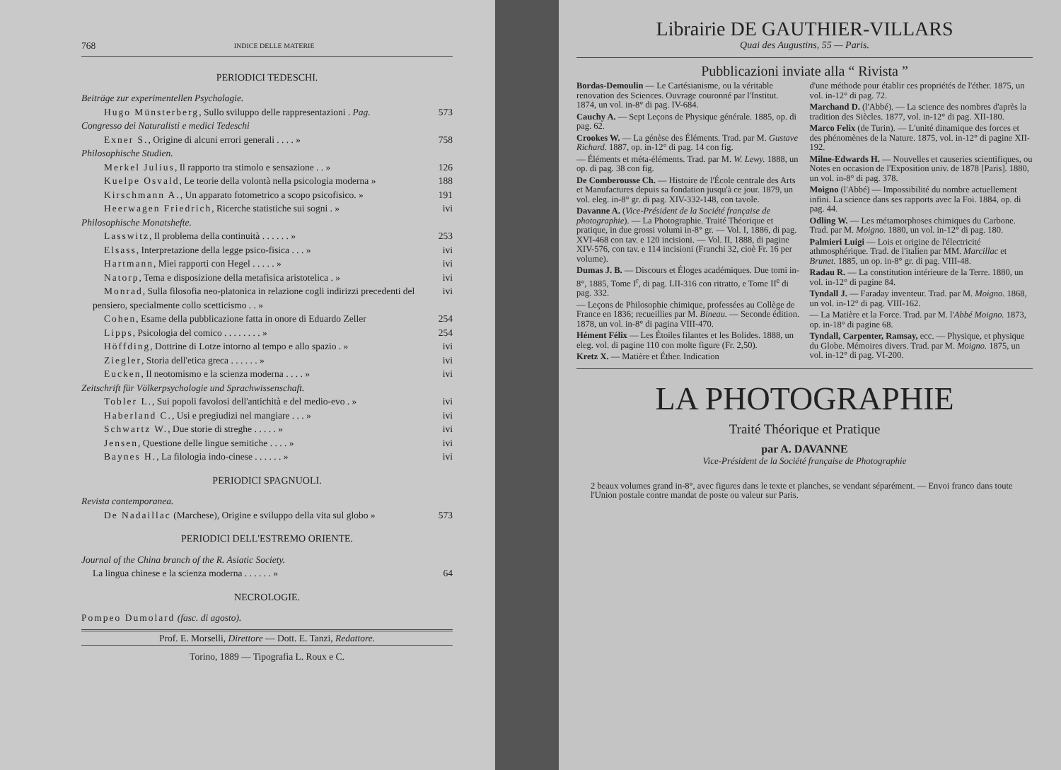768 INDICE DELLE MATERIE
PERIODICI TEDESCHI.
Beiträge zur experimentellen Psychologie.
Hugo Münsterberg, Sullo sviluppo delle rappresentazioni . Pag. 573
Congresso dei Naturalisti e medici Tedeschi
Exner S., Origine di alcuni errori generali . . . . » 758
Philosophische Studien.
Merkel Julius, Il rapporto tra stimolo e sensazione . . » 126
Kuelpe Osvald, Le teorie della volontà nella psicologia moderna » 188
Kirschmann A., Un apparato fotometrico a scopo psicofisico. » 191
Heerwagen Friedrich, Ricerche statistiche sui sogni . » ivi
Philosophische Monatshefte.
Lasswitz, Il problema della continuità . . . . . . » 253
Elsass, Interpretazione della legge psico-fisica . . . » ivi
Hartmann, Miei rapporti con Hegel . . . . . » ivi
Natorp, Tema e disposizione della metafisica aristotelica . » ivi
Monrad, Sulla filosofia neo-platonica in relazione cogli indirizzi precedenti del pensiero, specialmente collo scetticismo . . » ivi
Cohen, Esame della pubblicazione fatta in onore di Eduardo Zeller 254
Lipps, Psicologia del comico . . . . . . . . » 254
Höffding, Dottrine di Lotze intorno al tempo e allo spazio . » ivi
Ziegler, Storia dell'etica greca . . . . . . » ivi
Eucken, Il neotomismo e la scienza moderna . . . . » ivi
Zeitschrift für Völkerpsychologie und Sprachwissenschaft.
Tobler L., Sui popoli favolosi dell'antichità e del medio-evo . » ivi
Haberland C., Usi e pregiudizi nel mangiare . . . » ivi
Schwartz W., Due storie di streghe . . . . . » ivi
Jensen, Questione delle lingue semitiche . . . . » ivi
Baynes H., La filologia indo-cinese . . . . . . » ivi
PERIODICI SPAGNUOLI.
Revista contemporanea.
De Nadaillac (Marchese), Origine e sviluppo della vita sul globo » 573
PERIODICI DELL'ESTREMO ORIENTE.
Journal of the China branch of the R. Asiatic Society.
La lingua chinese e la scienza moderna . . . . . . » 64
NECROLOGIE.
Pompeo Dumolard (fasc. di agosto).
Prof. E. Morselli, Direttore — Dott. E. Tanzi, Redattore.
Torino, 1889 — Tipografia L. Roux e C.
Librairie DE GAUTHIER-VILLARS
Quai des Augustins, 55 — Paris.
Pubblicazioni inviate alla “ Rivista ”
Bordas-Demoulin — Le Cartésianisme, ou la véritable renovation des Sciences. Ouvrage couronné par l'Institut. 1874, un vol. in-8° di pag. IV-684.
Cauchy A. — Sept Leçons de Physique générale. 1885, op. di pag. 62.
Crookes W. — La génèse des Éléments. Trad. par M. Gustave Richard. 1887, op. in-12° di pag. 14 con fig.
— Éléments et méta-éléments. Trad. par M. W. Lewy. 1888, un op. di pag. 38 con fig.
De Comberousse Ch. — Histoire de l'École centrale des Arts et Manufactures depuis sa fondation jusqu'à ce jour. 1879, un vol. eleg. in-8° gr. di pag. XIV-332-148, con tavole.
Davanne A. (Vice-Président de la Société française de photographie). — La Photographie. Traité Théorique et pratique, in due grossi volumi in-8° gr. — Vol. I, 1886, di pag. XVI-468 con tav. e 120 incisioni. — Vol. II, 1888, di pagine XIV-576, con tav. e 114 incisioni (Franchi 32, cioè Fr. 16 per volume).
Dumas J. B. — Discours et Éloges académiques. Due tomi in-8°, 1885, Tome I<sup>r</sup>, di pag. LII-316 con ritratto, e Tome II<sup>e</sup> di pag. 332.
— Leçons de Philosophie chimique, professées au Collège de France en 1836; recueillies par M. Bineau. — Seconde édition. 1878, un vol. in-8° di pagina VIII-470.
Hément Félix — Les Étoiles filantes et les Bolides. 1888, un eleg. vol. di pagine 110 con molte figure (Fr. 2,50).
Kretz X. — Matière et Éther. Indication
d'une méthode pour établir ces propriétés de l'éther. 1875, un vol. in-12° di pag. 72.
Marchand D. (l'Abbé). — La science des nombres d'après la tradition des Siècles. 1877, vol. in-12° di pag. XII-180.
Marco Felix (de Turin). — L'unité dinamique des forces et des phénomènes de la Nature. 1875, vol. in-12° di pagine XII-192.
Milne-Edwards H. — Nouvelles et causeries scientifiques, ou Notes en occasion de l'Exposition univ. de 1878 [Paris]. 1880, un vol. in-8° di pag. 378.
Moigno (l'Abbé) — Impossibilité du nombre actuellement infini. La science dans ses rapports avec la Foi. 1884, op. di pag. 44.
Odling W. — Les métamorphoses chimiques du Carbone. Trad. par M. Moigno. 1880, un vol. in-12° di pag. 180.
Palmieri Luigi — Lois et origine de l'électricité athmosphérique. Trad. de l'italien par MM. Marcillac et Brunet. 1885, un op. in-8° gr. di pag. VIII-48.
Radau R. — La constitution intérieure de la Terre. 1880, un vol. in-12° di pagine 84.
Tyndall J. — Faraday inventeur. Trad. par M. Moigno. 1868, un vol. in-12° di pag. VIII-162.
— La Matière et la Force. Trad. par M. l'Abbé Moigno. 1873, op. in-18° di pagine 68.
Tyndall, Carpenter, Ramsay, ecc. — Physique, et physique du Globe. Mémoires divers. Trad. par M. Moigno. 1875, un vol. in-12° di pag. VI-200.
LA PHOTOGRAPHIE
Traité Théorique et Pratique
par A. DAVANNE
Vice-Président de la Société française de Photographie
2 beaux volumes grand in-8°, avec figures dans le texte et planches, se vendant séparément. — Envoi franco dans toute l'Union postale contre mandat de poste ou valeur sur Paris.